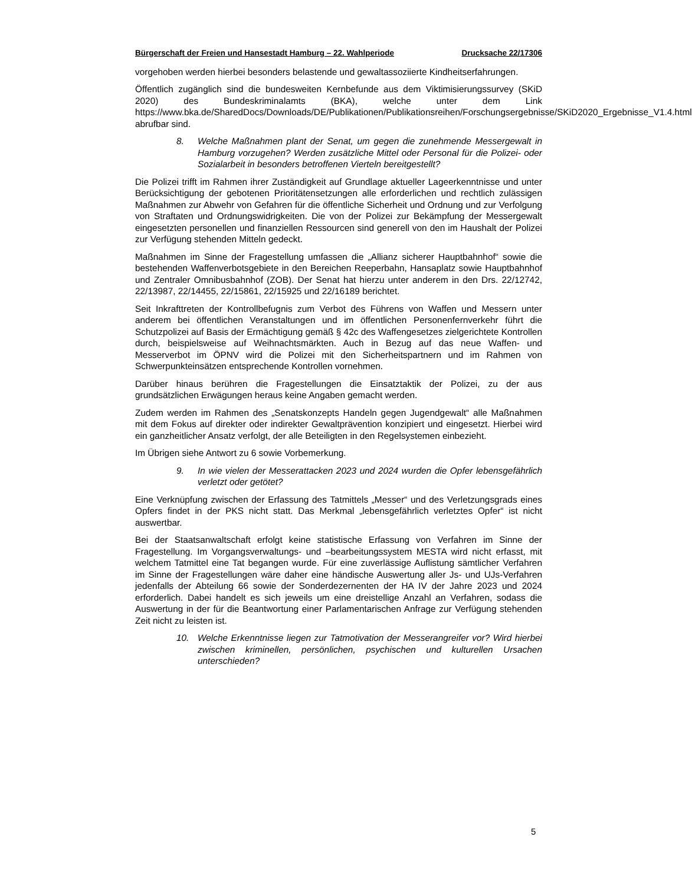Bürgerschaft der Freien und Hansestadt Hamburg – 22. Wahlperiode Drucksache 22/17306
vorgehoben werden hierbei besonders belastende und gewaltassoziierte Kindheitser­fahrungen.
Öffentlich zugänglich sind die bundesweiten Kernbefunde aus dem Viktimisierungs­survey (SKiD 2020) des Bundeskriminalamts (BKA), welche unter dem Link https://www.bka.de/SharedDocs/Downloads/DE/Publikationen/Publikationsreihen/Forschungsergebnisse/SKiD2020_Ergebnisse_V1.4.html abrufbar sind.
8. Welche Maßnahmen plant der Senat, um gegen die zunehmende Messergewalt in Hamburg vorzugehen? Werden zusätzliche Mittel oder Personal für die Polizei- oder Sozialarbeit in besonders betroffenen Vierteln bereitgestellt?
Die Polizei trifft im Rahmen ihrer Zuständigkeit auf Grundlage aktueller Lageerkennt­nisse und unter Berücksichtigung der gebotenen Prioritätensetzungen alle erforderli­chen und rechtlich zulässigen Maßnahmen zur Abwehr von Gefahren für die öffentli­che Sicherheit und Ordnung und zur Verfolgung von Straftaten und Ordnungswidrig­keiten. Die von der Polizei zur Bekämpfung der Messergewalt eingesetzten personel­len und finanziellen Ressourcen sind generell von den im Haushalt der Polizei zur Verfügung stehenden Mitteln gedeckt.
Maßnahmen im Sinne der Fragestellung umfassen die „Allianz sicherer Hauptbahn­hof“ sowie die bestehenden Waffenverbotsgebiete in den Bereichen Reeperbahn, Hansaplatz sowie Hauptbahnhof und Zentraler Omnibusbahnhof (ZOB). Der Senat hat hierzu unter anderem in den Drs. 22/12742, 22/13987, 22/14455, 22/15861, 22/15925 und 22/16189 berichtet.
Seit Inkrafttreten der Kontrollbefugnis zum Verbot des Führens von Waffen und Mes­sern unter anderem bei öffentlichen Veranstaltungen und im öffentlichen Personen­fernverkehr führt die Schutzpolizei auf Basis der Ermächtigung gemäß § 42c des Waf­fengesetzes zielgerichtete Kontrollen durch, beispielsweise auf Weihnachtsmärkten. Auch in Bezug auf das neue Waffen- und Messerverbot im ÖPNV wird die Polizei mit den Sicherheitspartnern und im Rahmen von Schwerpunkteinsätzen entsprechende Kontrollen vornehmen.
Darüber hinaus berühren die Fragestellungen die Einsatztaktik der Polizei, zu der aus grundsätzlichen Erwägungen heraus keine Angaben gemacht werden.
Zudem werden im Rahmen des „Senatskonzepts Handeln gegen Jugendgewalt“ alle Maßnahmen mit dem Fokus auf direkter oder indirekter Gewaltprävention konzipiert und eingesetzt. Hierbei wird ein ganzheitlicher Ansatz verfolgt, der alle Beteiligten in den Regelsystemen einbezieht.
Im Übrigen siehe Antwort zu 6 sowie Vorbemerkung.
9. In wie vielen der Messerattacken 2023 und 2024 wurden die Opfer lebensgefährlich verletzt oder getötet?
Eine Verknüpfung zwischen der Erfassung des Tatmittels „Messer“ und des Verlet­zungsgrads eines Opfers findet in der PKS nicht statt. Das Merkmal „lebensgefährlich verletztes Opfer“ ist nicht auswertbar.
Bei der Staatsanwaltschaft erfolgt keine statistische Erfassung von Verfahren im Sin­ne der Fragestellung. Im Vorgangsverwaltungs- und –bearbeitungssystem MESTA wird nicht erfasst, mit welchem Tatmittel eine Tat begangen wurde. Für eine zuverläs­sige Auflistung sämtlicher Verfahren im Sinne der Fragestellungen wäre daher eine händische Auswertung aller Js- und UJs-Verfahren jedenfalls der Abteilung 66 sowie der Sonderdezernenten der HA IV der Jahre 2023 und 2024 erforderlich. Dabei han­delt es sich jeweils um eine dreistellige Anzahl an Verfahren, sodass die Auswertung in der für die Beantwortung einer Parlamentarischen Anfrage zur Verfügung stehen­den Zeit nicht zu leisten ist.
10. Welche Erkenntnisse liegen zur Tatmotivation der Messerangreifer vor? Wird hierbei zwischen kriminellen, persönlichen, psychischen und kultu­rellen Ursachen unterschieden?
5